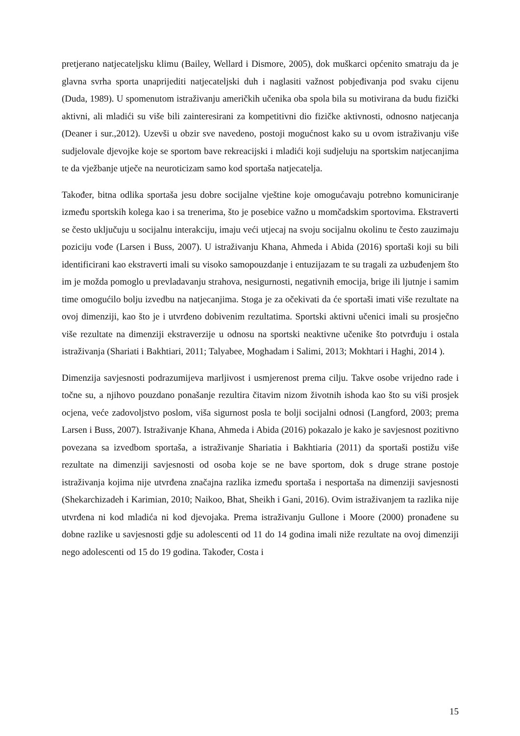pretjerano natjecateljsku klimu (Bailey, Wellard i Dismore, 2005), dok muškarci općenito smatraju da je glavna svrha sporta unaprijediti natjecateljski duh i naglasiti važnost pobjeđivanja pod svaku cijenu (Duda, 1989). U spomenutom istraživanju američkih učenika oba spola bila su motivirana da budu fizički aktivni, ali mladići su više bili zainteresirani za kompetitivni dio fizičke aktivnosti, odnosno natjecanja (Deaner i sur.,2012). Uzevši u obzir sve navedeno, postoji mogućnost kako su u ovom istraživanju više sudjelovale djevojke koje se sportom bave rekreacijski i mladići koji sudjeluju na sportskim natjecanjima te da vježbanje utječe na neuroticizam samo kod sportaša natjecatelja.
Također, bitna odlika sportaša jesu dobre socijalne vještine koje omogućavaju potrebno komuniciranje između sportskih kolega kao i sa trenerima, što je posebice važno u momčadskim sportovima. Ekstraverti se često uključuju u socijalnu interakciju, imaju veći utjecaj na svoju socijalnu okolinu te često zauzimaju poziciju vođe (Larsen i Buss, 2007). U istraživanju Khana, Ahmeda i Abida (2016) sportaši koji su bili identificirani kao ekstraverti imali su visoko samopouzdanje i entuzijazam te su tragali za uzbuđenjem što im je možda pomoglo u prevladavanju strahova, nesigurnosti, negativnih emocija, brige ili ljutnje i samim time omogućilo bolju izvedbu na natjecanjima. Stoga je za očekivati da će sportaši imati više rezultate na ovoj dimenziji, kao što je i utvrđeno dobivenim rezultatima. Sportski aktivni učenici imali su prosječno više rezultate na dimenziji ekstraverzije u odnosu na sportski neaktivne učenike što potvrđuju i ostala istraživanja (Shariati i Bakhtiari, 2011; Talyabee, Moghadam i Salimi, 2013; Mokhtari i Haghi, 2014 ).
Dimenzija savjesnosti podrazumijeva marljivost i usmjerenost prema cilju. Takve osobe vrijedno rade i točne su, a njihovo pouzdano ponašanje rezultira čitavim nizom životnih ishoda kao što su viši prosjek ocjena, veće zadovoljstvo poslom, viša sigurnost posla te bolji socijalni odnosi (Langford, 2003; prema Larsen i Buss, 2007). Istraživanje Khana, Ahmeda i Abida (2016) pokazalo je kako je savjesnost pozitivno povezana sa izvedbom sportaša, a istraživanje Shariatia i Bakhtiaria (2011) da sportaši postižu više rezultate na dimenziji savjesnosti od osoba koje se ne bave sportom, dok s druge strane postoje istraživanja kojima nije utvrđena značajna razlika između sportaša i nesportaša na dimenziji savjesnosti (Shekarchizadeh i Karimian, 2010; Naikoo, Bhat, Sheikh i Gani, 2016). Ovim istraživanjem ta razlika nije utvrđena ni kod mladića ni kod djevojaka. Prema istraživanju Gullone i Moore (2000) pronađene su dobne razlike u savjesnosti gdje su adolescenti od 11 do 14 godina imali niže rezultate na ovoj dimenziji nego adolescenti od 15 do 19 godina. Također, Costa i
15